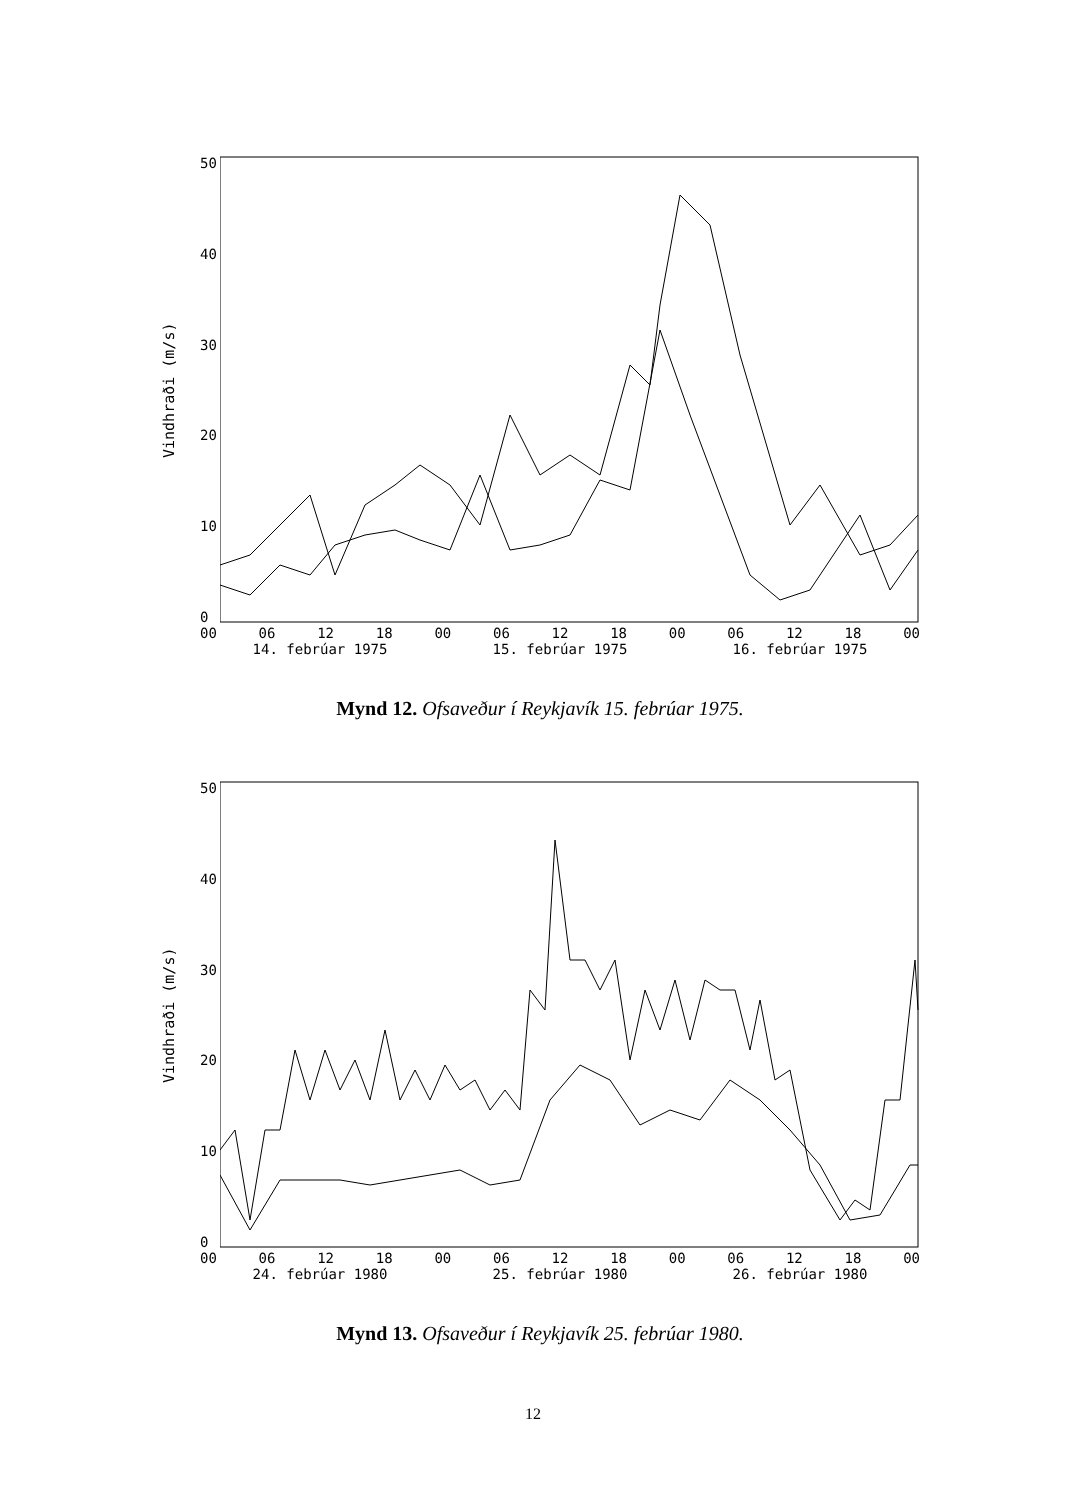Vindhraði (m/s)
50
40
30
20
10
0
00 06 12 18 00 06 12 18 00 06 12 18 00
14. febrúar 1975 15. febrúar 1975 16. febrúar 1975
Mynd 12. Ofsaveður í Reykjavík 15. febrúar 1975.
Vindhraði (m/s)
50
40
30
20
10
0
00 06 12 18 00 06 12 18 00 06 12 18 00
24. febrúar 1980 25. febrúar 1980 26. febrúar 1980
Mynd 13. Ofsaveður í Reykjavík 25. febrúar 1980.
12